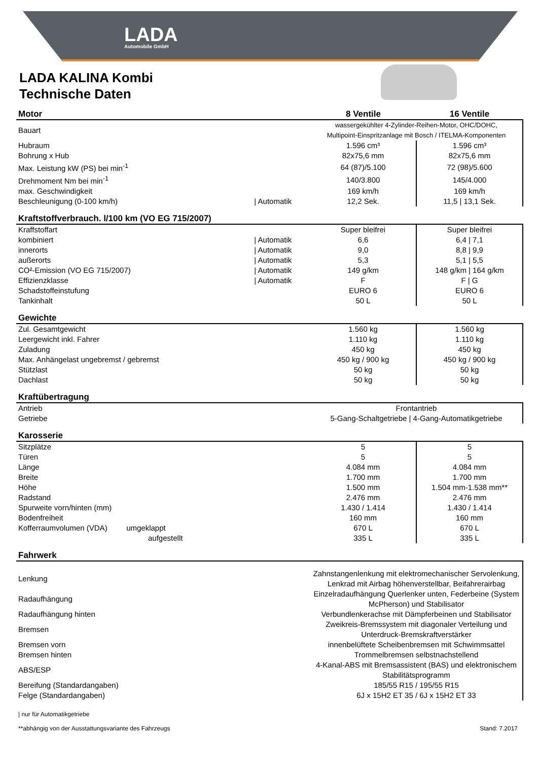LADA
Automobile GmbH
LADA KALINA Kombi
Technische Daten
| Motor | | 8 Ventile | 16 Ventile |
| --- | --- | --- | --- |
| Bauart | | wassergekühlter 4-Zylinder-Reihen-Motor, OHC/DOHC, Multipoint-Einspritzanlage mit Bosch / ITELMA-Komponenten | |
| Hubraum | | 1.596 cm³ | 1.596 cm³ |
| Bohrung x Hub | | 82x75,6 mm | 82x75,6 mm |
| Max. Leistung kW (PS) bei min<sup>-1</sup> | | 64 (87)/5.100 | 72 (98)/5.600 |
| Drehmoment Nm bei min<sup>-1</sup> | | 140/3.800 | 145/4.000 |
| max. Geschwindigkeit | | 169 km/h | 169 km/h |
| Beschleunigung (0-100 km/h) | / Automatik | 12,2 Sek. | 11,5 / 13,1 Sek. |
| Kraftstoffverbrauch. l/100 km (VO EG 715/2007) | | | |
| Kraffstoffart | | Super bleifrei | Super bleifrei |
| kombiniert | / Automatik | 6,6 | 6,4 / 7,1 |
| innerorts | / Automatik | 9,0 | 8,8 / 9,9 |
| außerorts | / Automatik | 5,3 | 5,1 / 5,5 |
| CO²-Emission (VO EG 715/2007) | / Automatik | 149 g/km | 148 g/km / 164 g/km |
| Effizienzklasse | / Automatik | F | F / G |
| Schadstoffeinstufung | | EURO 6 | EURO 6 |
| Tankinhalt | | 50 L | 50 L |
| Gewichte | | | |
| Zul. Gesamtgewicht | | 1.560 kg | 1.560 kg |
| Leergewicht inkl. Fahrer | | 1.110 kg | 1.110 kg |
| Zuladung | | 450 kg | 450 kg |
| Max. Anhängelast ungebremst / gebremst | | 450 kg / 900 kg | 450 kg / 900 kg |
| Stützlast | | 50 kg | 50 kg |
| Dachlast | | 50 kg | 50 kg |
| Kraftübertragung | | | |
| Antrieb | | Frontantrieb | |
| Getriebe | | 5-Gang-Schaltgetriebe / 4-Gang-Automatikgetriebe | |
| Karosserie | | | |
| Sitzplätze | | 5 | 5 |
| Türen | | 5 | 5 |
| Länge | | 4.084 mm | 4.084 mm |
| Breite | | 1.700 mm | 1.700 mm |
| Höhe | | 1.500 mm | 1.504 mm-1.538 mm** |
| Radstand | | 2.476 mm | 2.476 mm |
| Spurweite vorn/hinten (mm) | | 1.430 / 1.414 | 1.430 / 1.414 |
| Bodenfreiheit | | 160 mm | 160 mm |
| Kofferraumvolumen (VDA) umgeklappt | | 670 L | 670 L |
| aufgestellt | | 335 L | 335 L |
| Fahrwerk | | | |
| Lenkung | | Zahnstangenlenkung mit elektromechanischer Servolenkung, Lenkrad mit Airbag höhenverstellbar, Beifahrerairbag | |
| Radaufhängung | | Einzelradaufhängung Querlenker unten, Federbeine (System McPherson) und Stabilisator | |
| Radaufhängung hinten | | Verbundlenkerachse mit Dämpferbeinen und Stabilisator | |
| Bremsen | | Zweikreis-Bremssystem mit diagonaler Verteilung und Unterdruck-Bremskraftverstärker | |
| Bremsen vorn | | innenbelüftete Scheibenbremsen mit Schwimmsattel | |
| Bremsen hinten | | Trommelbremsen selbstnachstellend | |
| ABS/ESP | | 4-Kanal-ABS mit Bremsassistent (BAS) und elektronischem Stabilitätsprogramm | |
| Bereifung (Standardangaben) | | 185/55 R15 / 195/55 R15 | |
| Felge (Standardangaben) | | 6J x 15H2 ET 35 / 6J x 15H2 ET 33 | |
| nur für Automatikgetriebe
**abhängig von der Ausstattungsvariante des Fahrzeugs
Stand: 7.2017